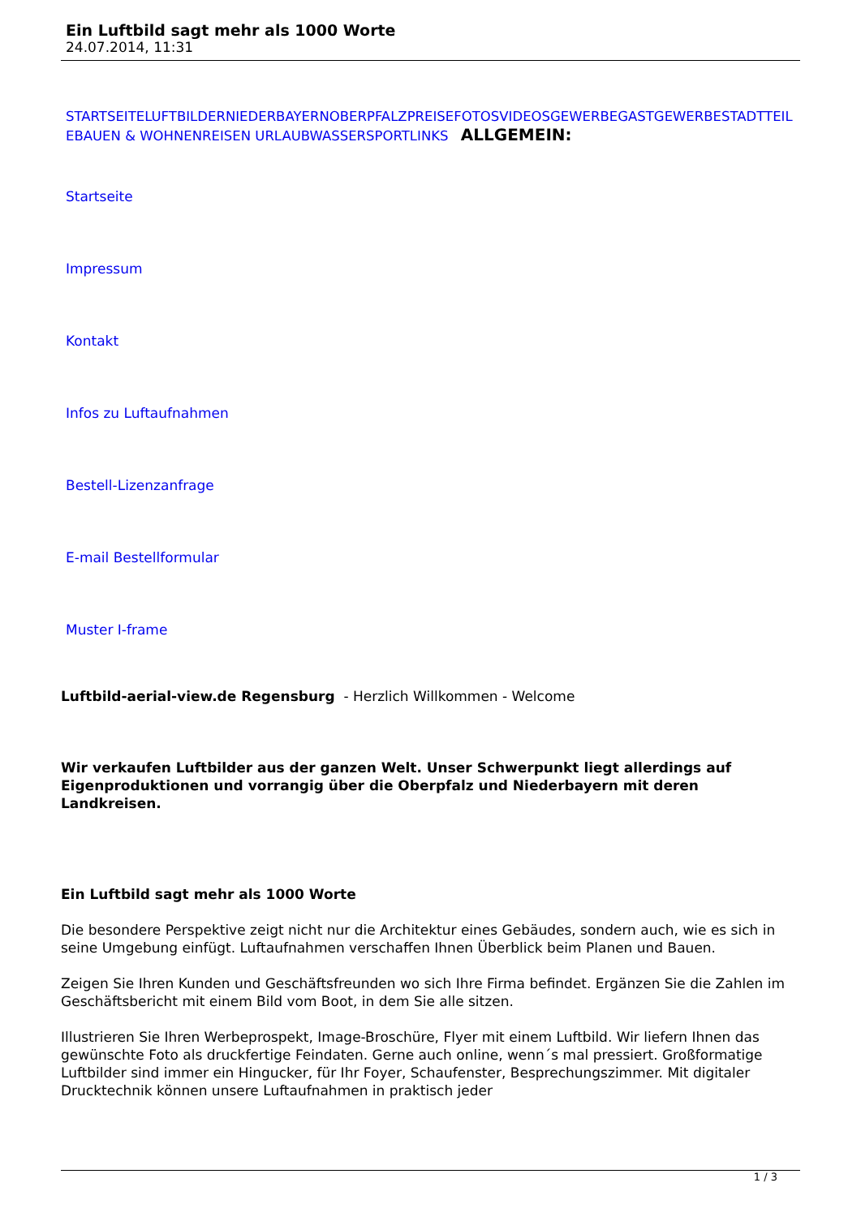Ein Luftbild sagt mehr als 1000 Worte
24.07.2014, 11:31
STARTSEITE LUFTBILDER NIEDERBAYERN OBERPFALZ PREISE FOTOS VIDEOS GEWERBE GASTGEWERBE STADTTEILE BAUEN & WOHNEN REISEN URLAUB WASSERSPORT LINKS ALLGEMEIN:
Startseite
Impressum
Kontakt
Infos zu Luftaufnahmen
Bestell-Lizenzanfrage
E-mail Bestellformular
Muster I-frame
Luftbild-aerial-view.de Regensburg - Herzlich Willkommen - Welcome
Wir verkaufen Luftbilder aus der ganzen Welt. Unser Schwerpunkt liegt allerdings auf Eigenproduktionen und vorrangig über die Oberpfalz und Niederbayern mit deren Landkreisen.
Ein Luftbild sagt mehr als 1000 Worte
Die besondere Perspektive zeigt nicht nur die Architektur eines Gebäudes, sondern auch, wie es sich in seine Umgebung einfügt. Luftaufnahmen verschaffen Ihnen Überblick beim Planen und Bauen.
Zeigen Sie Ihren Kunden und Geschäftsfreunden wo sich Ihre Firma befindet. Ergänzen Sie die Zahlen im Geschäftsbericht mit einem Bild vom Boot, in dem Sie alle sitzen.
Illustrieren Sie Ihren Werbeprospekt, Image-Broschüre, Flyer mit einem Luftbild. Wir liefern Ihnen das gewünschte Foto als druckfertige Feindaten. Gerne auch online, wenn´s mal pressiert. Großformatige Luftbilder sind immer ein Hingucker, für Ihr Foyer, Schaufenster, Besprechungszimmer. Mit digitaler Drucktechnik können unsere Luftaufnahmen in praktisch jeder
1 / 3